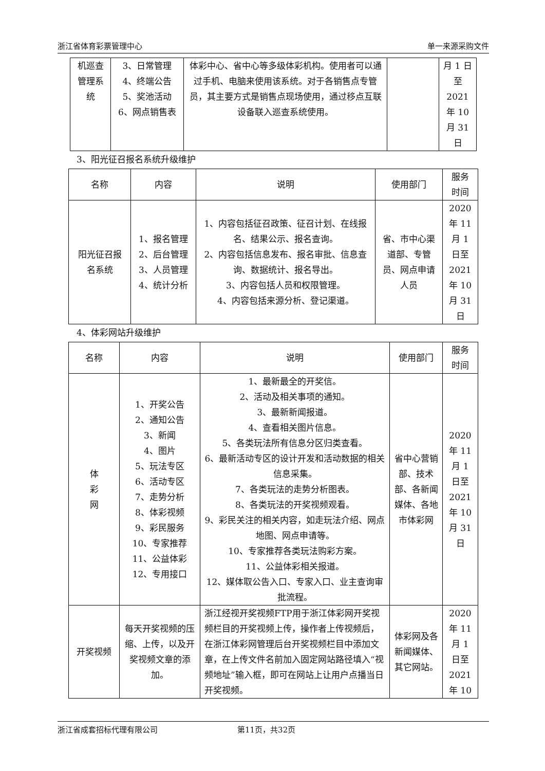浙江省体育彩票管理中心 单一来源采购文件
| 机巡查 管理系 统 | 3、日常管理 4、终端公告 5、奖池活动 6、网点销售表 | 体彩中心、省中心等多级体彩机构。使用者可以通过手机、电脑来使用该系统。对于各销售点专管员，其主要方式是销售点现场使用，通过移点互联设备联入巡查系统使用。 | | 月 1 日 至 2021 年 10 月 31 日 |
3、阳光征召报名系统升级维护
| 名称 | 内容 | 说明 | 使用部门 | 服务 时间 |
| --- | --- | --- | --- | --- |
| 阳光征召报 名系统 | 1、报名管理 2、后台管理 3、人员管理 4、统计分析 | 1、内容包括征召政策、征召计划、在线报名、结果公示、报名查询。 2、内容包括信息发布、报名审批、信息查询、数据统计、报名导出。 3、内容包括人员和权限管理。 4、内容包括来源分析、登记渠道。 | 省、市中心渠道部、专管员、网点申请人员 | 2020 年 11 月 1 日至 2021 年 10 月 31 日 |
4、体彩网站升级维护
| 名称 | 内容 | 说明 | 使用部门 | 服务 时间 |
| --- | --- | --- | --- | --- |
| 体 彩 网 | 1、开奖公告 2、通知公告 3、新闻 4、图片 5、玩法专区 6、活动专区 7、走势分析 8、体彩视频 9、彩民服务 10、专家推荐 11、公益体彩 12、专用接口 | 1、最新最全的开奖信。 2、活动及相关事项的通知。 3、最新新闻报道。 4、查看相关图片信息。 5、各类玩法所有信息分区归类查看。 6、最新活动专区的设计开发和活动数据的相关信息采集。 7、各类玩法的走势分析图表。 8、各类玩法的开奖视频观看。 9、彩民关注的相关内容，如走玩法介绍、网点地图、网点申请等。 10、专家推荐各类玩法购彩方案。 11、公益体彩相关报道。 12、媒体取公告入口、专家入口、业主查询审批流程。 | 省中心营销部、技术部、各新闻媒体、各地市体彩网 | 2020 年 11 月 1 日至 2021 年 10 月 31 日 |
| 开奖视频 | 每天开奖视频的压缩、上传，以及开奖视频文章的添加。 | 浙江经视开奖视频FTP用于浙江体彩网开奖视频栏目的开奖视频上传，操作者上传视频后，在浙江体彩网管理后台开奖视频栏目中添加文章，在上传文件名前加入固定网站路径填入“视频地址”输入框，即可在网站上让用户点播当日开奖视频。 | 体彩网及各新闻媒体、其它网站。 | 2020 年 11 月 1 日至 2021 年 10 |
浙江省成套招标代理有限公司 第11页，共32页